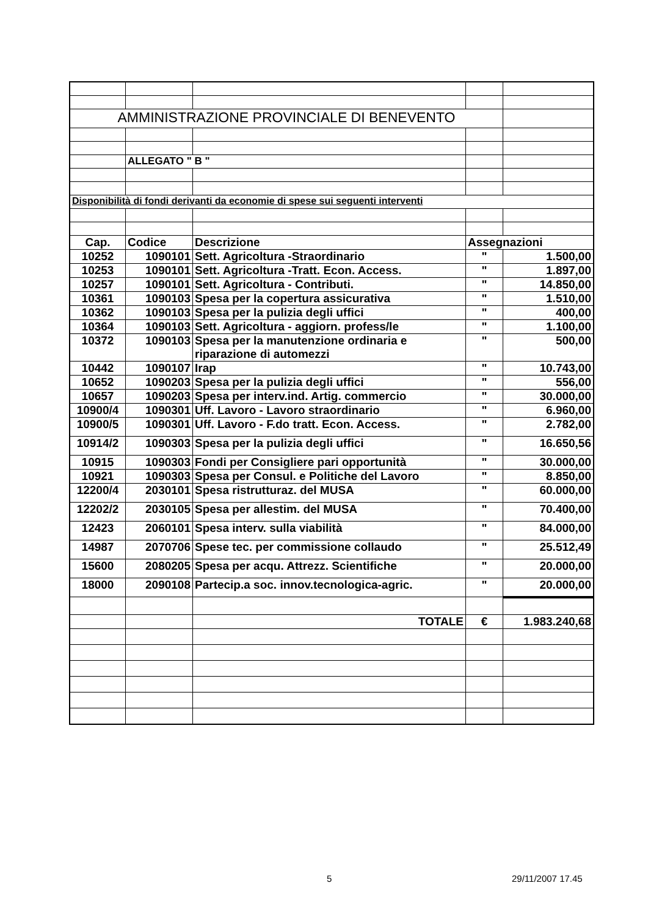| AMMINISTRAZIONE PROVINCIALE DI BENEVENTO | | | | |
| | ALLEGATO " B " | | | |
| Disponibilità di fondi derivanti da economie di spese sui seguenti interventi | | | | |
| Cap. | Codice | Descrizione | Assegnazioni | |
| 10252 | 1090101 | Sett. Agricoltura -Straordinario | " | 1.500,00 |
| 10253 | 1090101 | Sett. Agricoltura -Tratt. Econ. Access. | " | 1.897,00 |
| 10257 | 1090101 | Sett. Agricoltura - Contributi. | " | 14.850,00 |
| 10361 | 1090103 | Spesa per la copertura assicurativa | " | 1.510,00 |
| 10362 | 1090103 | Spesa per la pulizia degli uffici | " | 400,00 |
| 10364 | 1090103 | Sett. Agricoltura - aggiorn. profess/le | " | 1.100,00 |
| 10372 | 1090103 | Spesa per la manutenzione ordinaria e riparazione di automezzi | " | 500,00 |
| 10442 | 1090107 | Irap | " | 10.743,00 |
| 10652 | 1090203 | Spesa per la pulizia degli uffici | " | 556,00 |
| 10657 | 1090203 | Spesa per interv.ind. Artig. commercio | " | 30.000,00 |
| 10900/4 | 1090301 | Uff. Lavoro - Lavoro straordinario | " | 6.960,00 |
| 10900/5 | 1090301 | Uff. Lavoro - F.do tratt. Econ. Access. | " | 2.782,00 |
| 10914/2 | 1090303 | Spesa per la pulizia degli uffici | " | 16.650,56 |
| 10915 | 1090303 | Fondi per Consigliere pari opportunità | " | 30.000,00 |
| 10921 | 1090303 | Spesa per Consul. e Politiche del Lavoro | " | 8.850,00 |
| 12200/4 | 2030101 | Spesa ristrutturaz. del MUSA | " | 60.000,00 |
| 12202/2 | 2030105 | Spesa per allestim. del MUSA | " | 70.400,00 |
| 12423 | 2060101 | Spesa interv. sulla viabilità | " | 84.000,00 |
| 14987 | 2070706 | Spese tec. per commissione collaudo | " | 25.512,49 |
| 15600 | 2080205 | Spesa per acqu. Attrezz. Scientifiche | " | 20.000,00 |
| 18000 | 2090108 | Partecip.a soc. innov.tecnologica-agric. | " | 20.000,00 |
| | | TOTALE | € | 1.983.240,68 |
5 29/11/2007 17.45